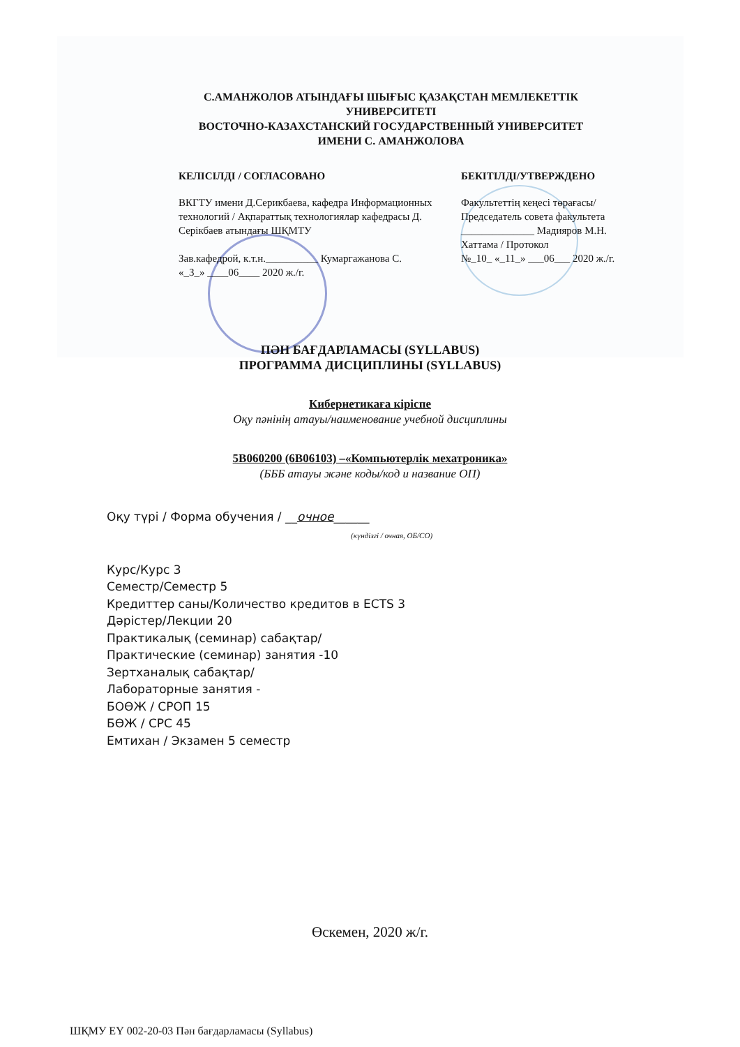С.АМАНЖОЛОВ АТЫНДАҒЫ ШЫҒЫС ҚАЗАҚСТАН МЕМЛЕКЕТТІК
УНИВЕРСИТЕТІ
ВОСТОЧНО-КАЗАХСТАНСКИЙ ГОСУДАРСТВЕННЫЙ УНИВЕРСИТЕТ
ИМЕНИ С. АМАНЖОЛОВА
КЕЛІСІЛДІ / СОГЛАСОВАНО
ВКГТУ имени Д.Серикбаева, кафедра Информационных технологий / Ақпараттық технологиялар кафедрасы Д. Серікбаев атындағы ШҚМТУ
Зав.кафедрой, к.т.н.__________ Кумаргажанова С.
«_3_» ____06____ 2020 ж./г.
БЕКІТІЛДІ/УТВЕРЖДЕНО
Факультеттің кеңесі төрағасы/ Председатель совета факультета
______________ Мадияров М.Н.
Хаттама / Протокол
№_10_ «_11_» ___06___ 2020 ж./г.
ПӘН БАҒДАРЛАМАСЫ (SYLLABUS)
ПРОГРАММА ДИСЦИПЛИНЫ (SYLLABUS)
Кибернетикаға кіріспе
Оқу пәнінің атауы/наименование учебной дисциплины
5В060200 (6В06103) –«Компьютерлік мехатроника»
(БББ атауы және коды/код и название ОП)
Оқу түрі / Форма обучения / __очное______
(күндізгі / очная, ОБ/СО)
Курс/Курс 3
Семестр/Семестр 5
Кредиттер саны/Количество кредитов в ECTS 3
Дәрістер/Лекции 20
Практикалық (семинар) сабақтар/
Практические (семинар) занятия -10
Зертханалық сабақтар/
Лабораторные занятия -
БОӨЖ / СРОП 15
БӨЖ / СРС 45
Емтихан / Экзамен 5 семестр
Өскемен, 2020 ж/г.
ШҚМУ ЕҮ 002-20-03 Пән бағдарламасы (Syllabus)